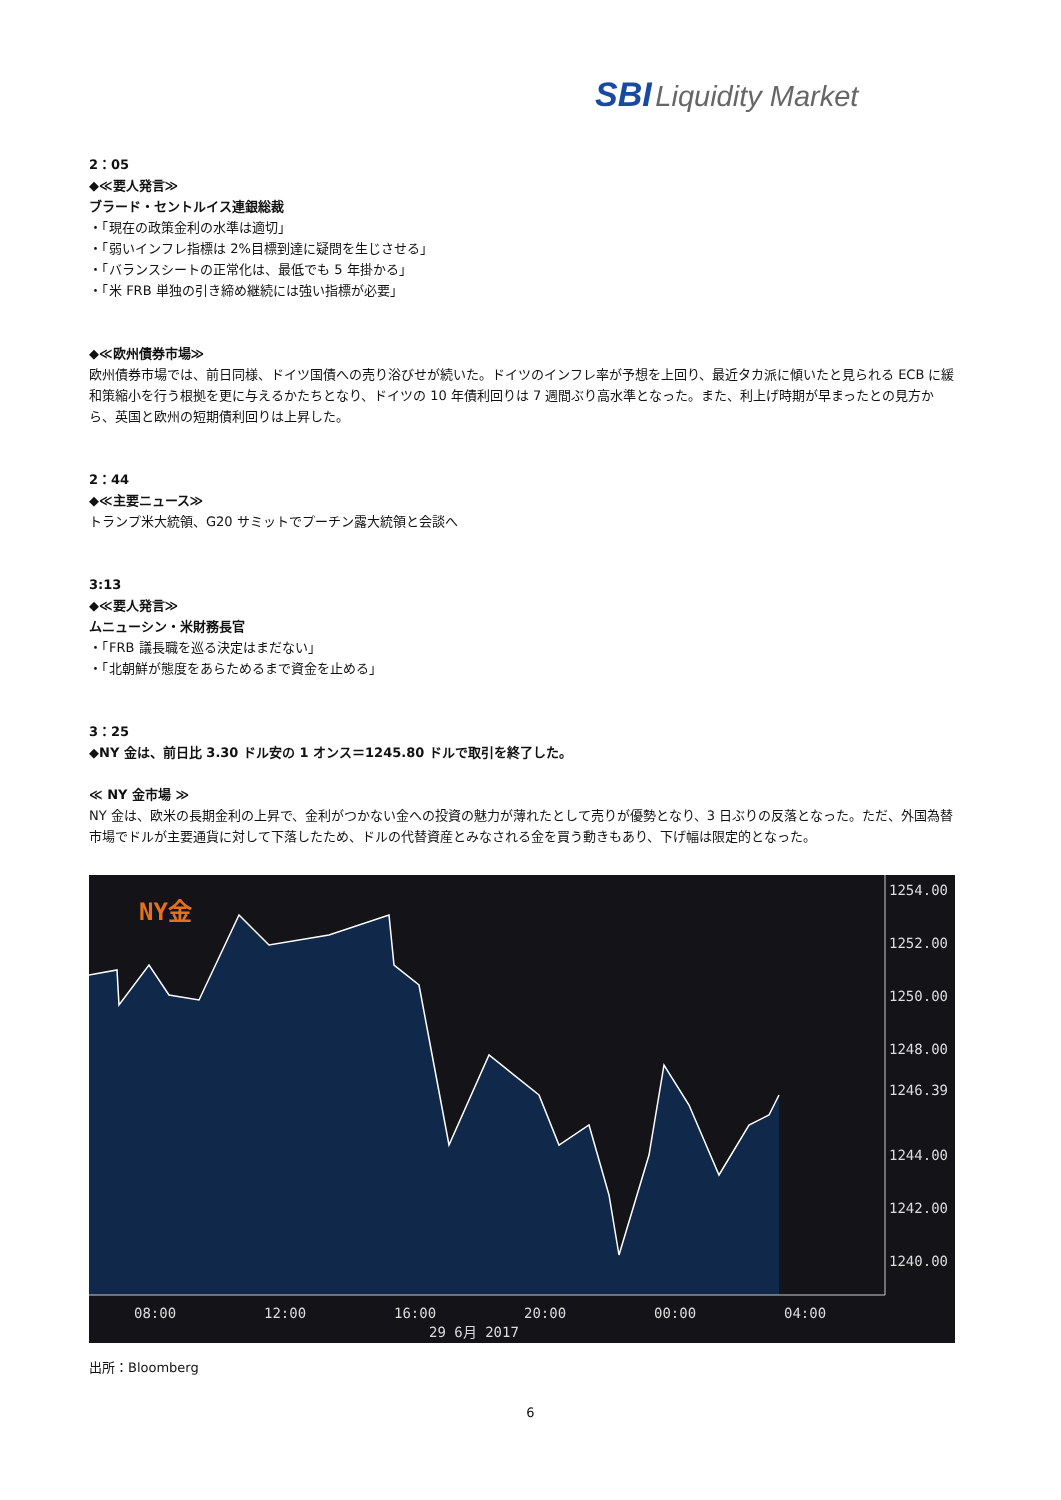SBI Liquidity Market
2：05
◆≪要人発言≫
ブラード・セントルイス連銀総裁
・「現在の政策金利の水準は適切」
・「弱いインフレ指標は 2%目標到達に疑問を生じさせる」
・「バランスシートの正常化は、最低でも 5 年掛かる」
・「米 FRB 単独の引き締め継続には強い指標が必要」
◆≪欧州債券市場≫
欧州債券市場では、前日同様、ドイツ国債への売り浴びせが続いた。ドイツのインフレ率が予想を上回り、最近タカ派に傾いたと見られる ECB に緩和策縮小を行う根拠を更に与えるかたちとなり、ドイツの 10 年債利回りは 7 週間ぶり高水準となった。また、利上げ時期が早まったとの見方から、英国と欧州の短期債利回りは上昇した。
2：44
◆≪主要ニュース≫
トランプ米大統領、G20 サミットでプーチン露大統領と会談へ
3:13
◆≪要人発言≫
ムニューシン・米財務長官
・「FRB 議長職を巡る決定はまだない」
・「北朝鮮が態度をあらためるまで資金を止める」
3：25
◆NY 金は、前日比 3.30 ドル安の 1 オンス＝1245.80 ドルで取引を終了した。
≪ NY 金市場 ≫
NY 金は、欧米の長期金利の上昇で、金利がつかない金への投資の魅力が薄れたとして売りが優勢となり、3 日ぶりの反落となった。ただ、外国為替市場でドルが主要通貨に対して下落したため、ドルの代替資産とみなされる金を買う動きもあり、下げ幅は限定的となった。
NY金
1254.00
1252.00
1250.00
1248.00
1246.39
1244.00
1242.00
1240.00
08:00
12:00
16:00
20:00
00:00
04:00
29 6月 2017
出所：Bloomberg
6